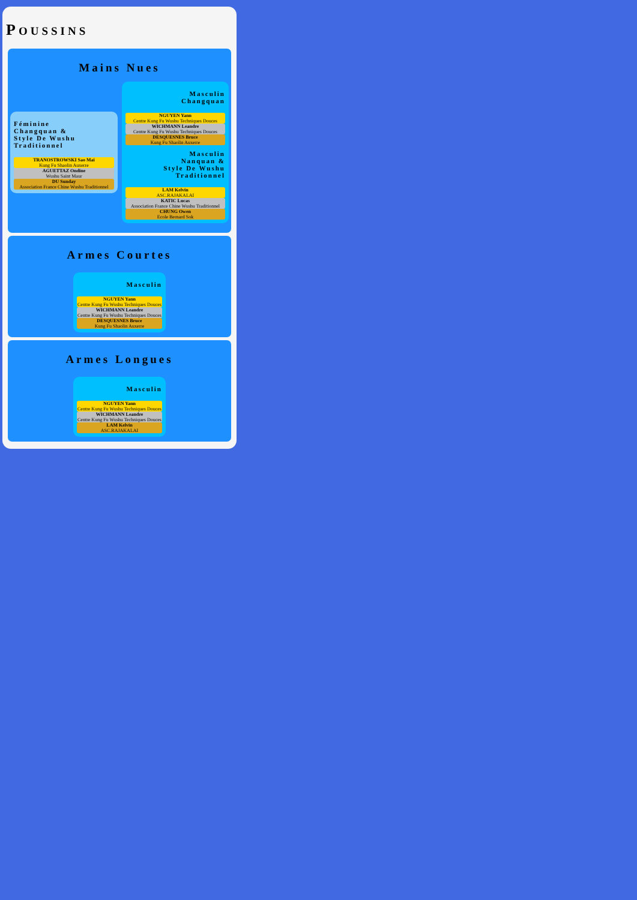POUSSINS
Mains Nues
Féminine
Changquan &
Style De Wushu Traditionnel
TRANOSTROWSKI Sao Mai
Kung Fu Shaolin Auxerre
AGUETTAZ Ondine
Wushu Saint Maur
DU Sunday
Association France Chine Wushu Traditionnel
Masculin
Changquan
NGUYEN Yann
Centre Kung Fu Wushu Techniques Douces
WICHMANN Leandre
Centre Kung Fu Wushu Techniques Douces
DESQUESNES Bruce
Kung Fu Shaolin Auxerre
Masculin
Nanquan &
Style De Wushu Traditionnel
LAM Kelvin
ASC.RAJAKALAI
KATIC Lucas
Association France Chine Wushu Traditionnel
CHUNG Owen
Ecole Bernard Sok
Armes Courtes
Masculin
NGUYEN Yann
Centre Kung Fu Wushu Techniques Douces
WICHMANN Leandre
Centre Kung Fu Wushu Techniques Douces
DESQUESNES Bruce
Kung Fu Shaolin Auxerre
Armes Longues
Masculin
NGUYEN Yann
Centre Kung Fu Wushu Techniques Douces
WICHMANN Leandre
Centre Kung Fu Wushu Techniques Douces
LAM Kelvin
ASC.RAJAKALAI